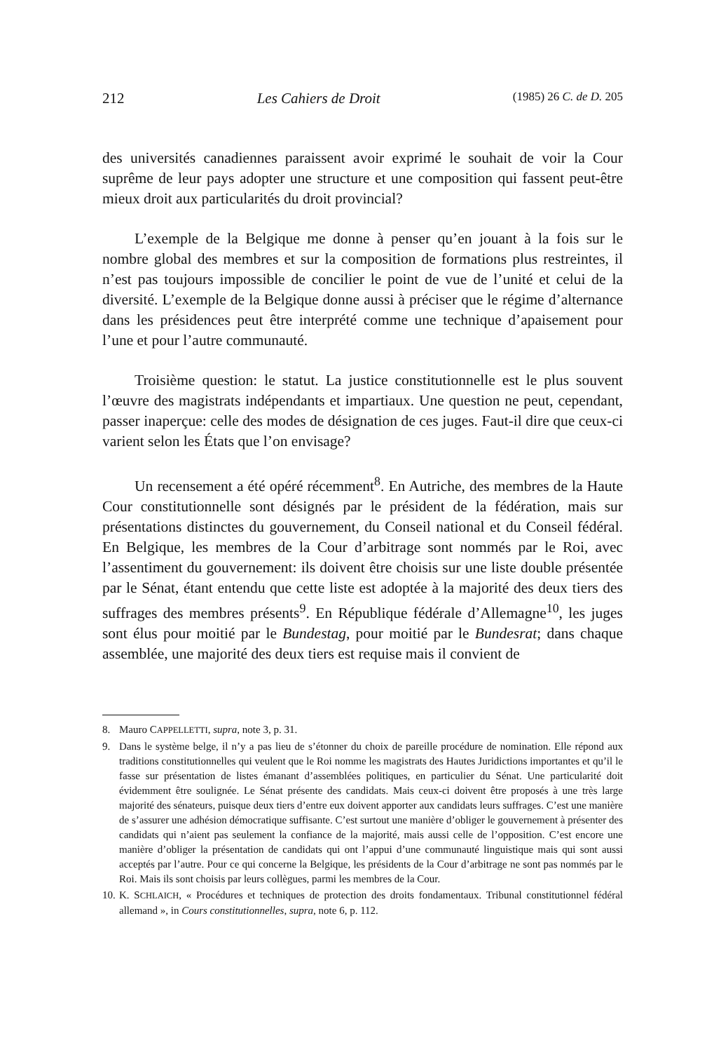212 Les Cahiers de Droit (1985) 26 C. de D. 205
des universités canadiennes paraissent avoir exprimé le souhait de voir la Cour suprême de leur pays adopter une structure et une composition qui fassent peut-être mieux droit aux particularités du droit provincial?
L’exemple de la Belgique me donne à penser qu’en jouant à la fois sur le nombre global des membres et sur la composition de formations plus restreintes, il n’est pas toujours impossible de concilier le point de vue de l’unité et celui de la diversité. L’exemple de la Belgique donne aussi à préciser que le régime d’alternance dans les présidences peut être interprété comme une technique d’apaisement pour l’une et pour l’autre communauté.
Troisième question: le statut. La justice constitutionnelle est le plus souvent l’œuvre des magistrats indépendants et impartiaux. Une question ne peut, cependant, passer inaperçue: celle des modes de désignation de ces juges. Faut-il dire que ceux-ci varient selon les États que l’on envisage?
Un recensement a été opéré récemment<sup>8</sup>. En Autriche, des membres de la Haute Cour constitutionnelle sont désignés par le président de la fédération, mais sur présentations distinctes du gouvernement, du Conseil national et du Conseil fédéral. En Belgique, les membres de la Cour d’arbitrage sont nommés par le Roi, avec l’assentiment du gouvernement: ils doivent être choisis sur une liste double présentée par le Sénat, étant entendu que cette liste est adoptée à la majorité des deux tiers des suffrages des membres présents<sup>9</sup>. En République fédérale d’Allemagne<sup>10</sup>, les juges sont élus pour moitié par le Bundestag, pour moitié par le Bundesrat; dans chaque assemblée, une majorité des deux tiers est requise mais il convient de
8. Mauro CAPPELLETTI, supra, note 3, p. 31.
9. Dans le système belge, il n’y a pas lieu de s’étonner du choix de pareille procédure de nomination. Elle répond aux traditions constitutionnelles qui veulent que le Roi nomme les magistrats des Hautes Juridictions importantes et qu’il le fasse sur présentation de listes émanant d’assemblées politiques, en particulier du Sénat. Une particularité doit évidemment être soulignée. Le Sénat présente des candidats. Mais ceux-ci doivent être proposés à une très large majorité des sénateurs, puisque deux tiers d’entre eux doivent apporter aux candidats leurs suffrages. C’est une manière de s’assurer une adhésion démocratique suffisante. C’est surtout une manière d’obliger le gouvernement à présenter des candidats qui n’aient pas seulement la confiance de la majorité, mais aussi celle de l’opposition. C’est encore une manière d’obliger la présentation de candidats qui ont l’appui d’une communauté linguistique mais qui sont aussi acceptés par l’autre. Pour ce qui concerne la Belgique, les présidents de la Cour d’arbitrage ne sont pas nommés par le Roi. Mais ils sont choisis par leurs collègues, parmi les membres de la Cour.
10. K. SCHLAICH, « Procédures et techniques de protection des droits fondamentaux. Tribunal constitutionnel fédéral allemand », in Cours constitutionnelles, supra, note 6, p. 112.